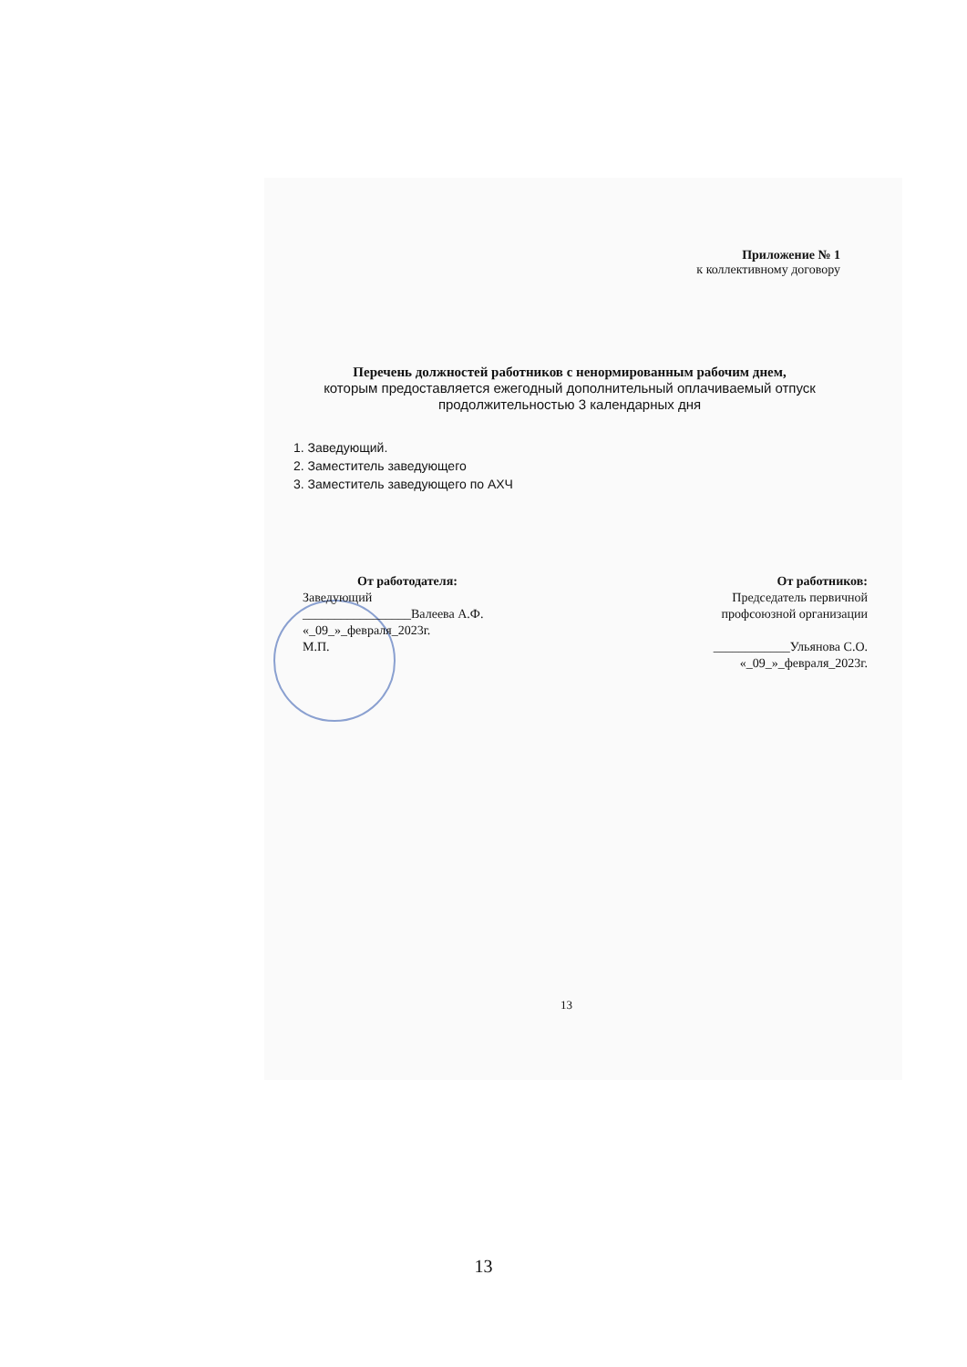Приложение № 1
к коллективному договору
Перечень должностей работников с ненормированным рабочим днем,
которым предоставляется ежегодный дополнительный оплачиваемый отпуск продолжительностью 3 календарных дня
1. Заведующий.
2. Заместитель заведующего
3. Заместитель заведующего по АХЧ
От работодателя:
Заведующий
_________________Валеева А.Ф.
«_09_»_февраля_2023г.
М.П.
От работников:
Председатель первичной
профсоюзной организации
____________Ульянова С.О.
«_09_»_февраля_2023г.
13
13